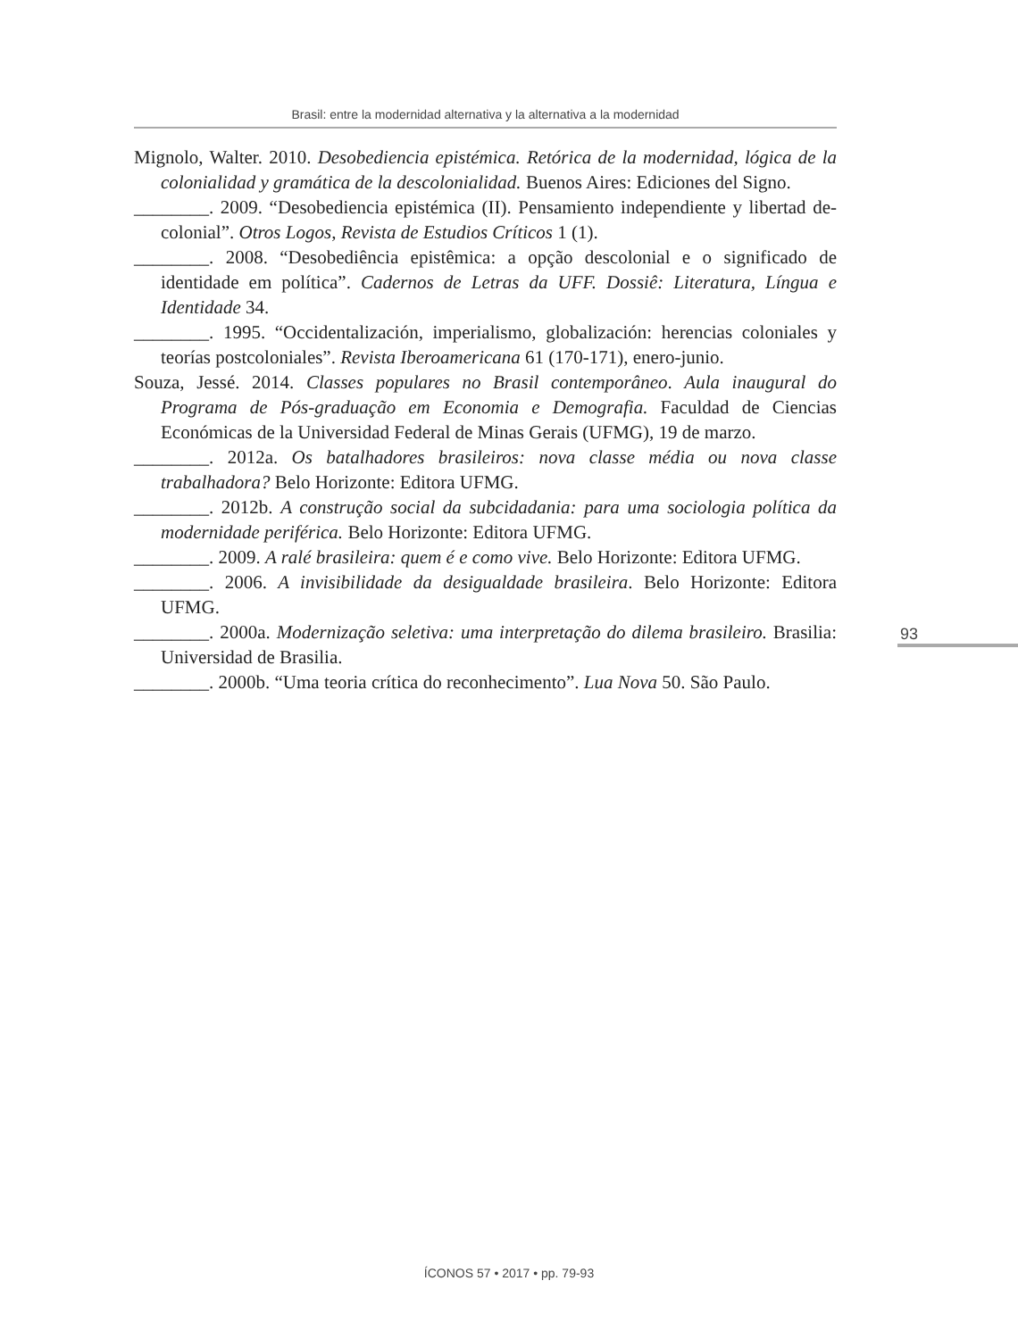Brasil: entre la modernidad alternativa y la alternativa a la modernidad
Mignolo, Walter. 2010. Desobediencia epistémica. Retórica de la modernidad, lógica de la colonialidad y gramática de la descolonialidad. Buenos Aires: Ediciones del Signo.
________. 2009. “Desobediencia epistémica (II). Pensamiento independiente y libertad de-colonial”. Otros Logos, Revista de Estudios Críticos 1 (1).
________. 2008. “Desobediência epistêmica: a opção descolonial e o significado de identidade em política”. Cadernos de Letras da UFF. Dossiê: Literatura, Língua e Identidade 34.
________. 1995. “Occidentalización, imperialismo, globalización: herencias coloniales y teorías postcoloniales”. Revista Iberoamericana 61 (170-171), enero-junio.
Souza, Jessé. 2014. Classes populares no Brasil contemporâneo. Aula inaugural do Programa de Pós-graduação em Economia e Demografia. Faculdad de Ciencias Económicas de la Universidad Federal de Minas Gerais (UFMG), 19 de marzo.
________. 2012a. Os batalhadores brasileiros: nova classe média ou nova classe trabalhadora? Belo Horizonte: Editora UFMG.
________. 2012b. A construção social da subcidadania: para uma sociologia política da modernidade periférica. Belo Horizonte: Editora UFMG.
________. 2009. A ralé brasileira: quem é e como vive. Belo Horizonte: Editora UFMG.
________. 2006. A invisibilidade da desigualdade brasileira. Belo Horizonte: Editora UFMG.
________. 2000a. Modernização seletiva: uma interpretação do dilema brasileiro. Brasilia: Universidad de Brasilia.
________. 2000b. “Uma teoria crítica do reconhecimento”. Lua Nova 50. São Paulo.
93
ÍCONOS 57 • 2017 • pp. 79-93